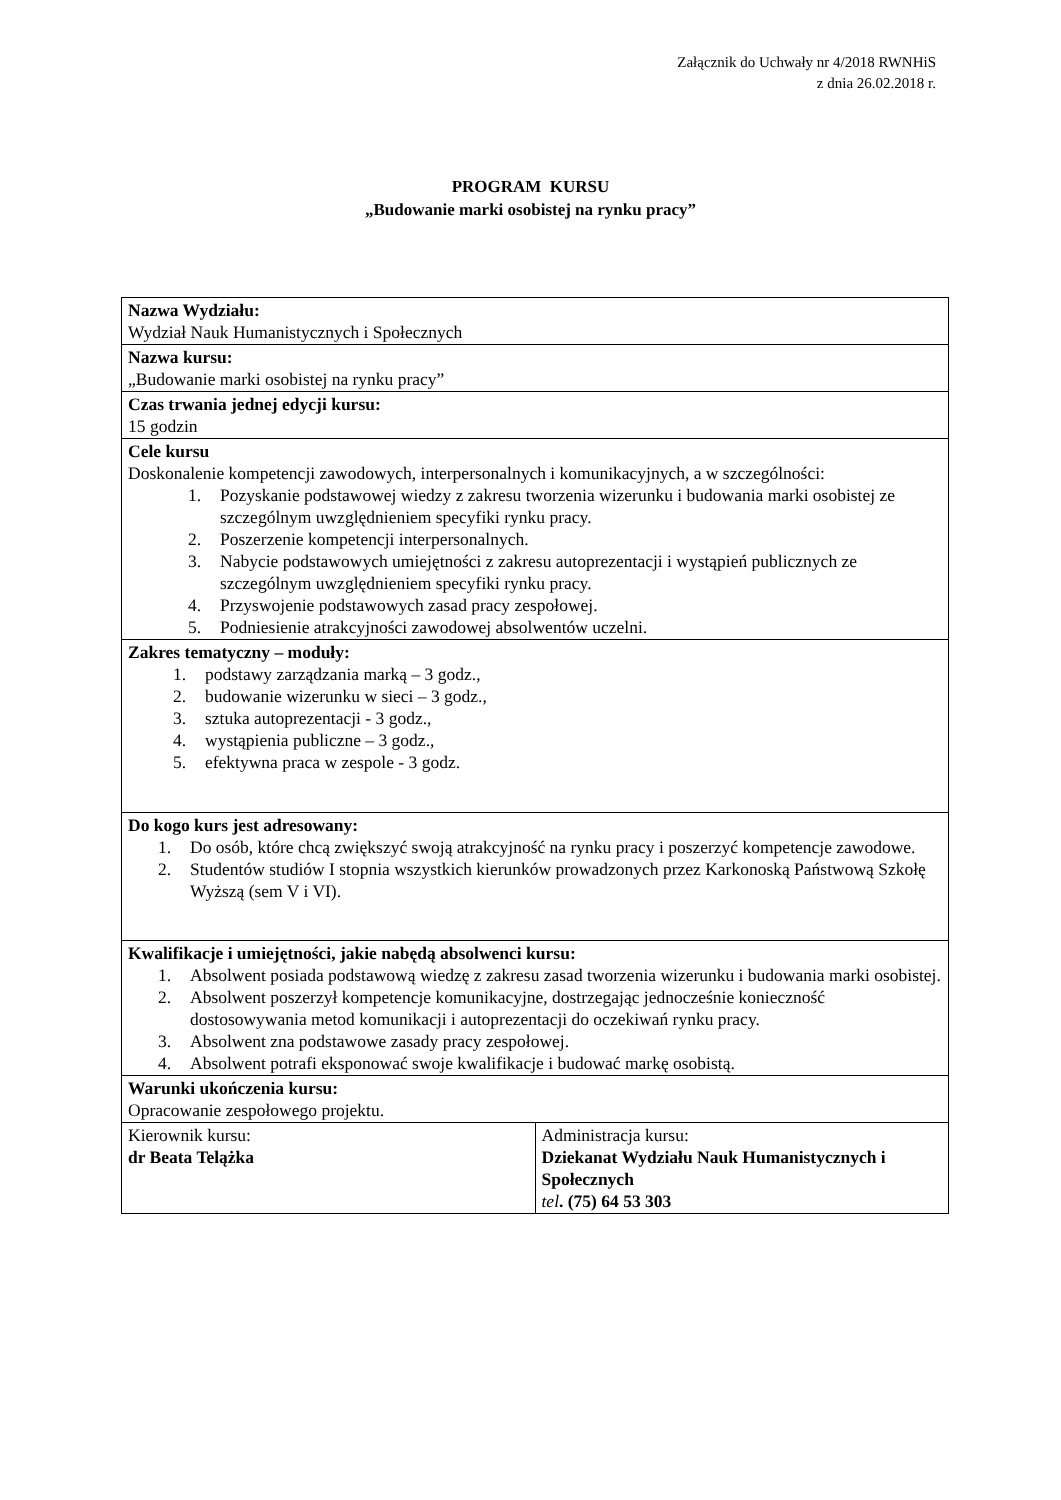Załącznik do Uchwały nr 4/2018 RWNHiS
z dnia 26.02.2018 r.
PROGRAM KURSU
„Budowanie marki osobistej na rynku pracy”
| Nazwa Wydziału: Wydział Nauk Humanistycznych i Społecznych | |
| Nazwa kursu: „Budowanie marki osobistej na rynku pracy” | |
| Czas trwania jednej edycji kursu: 15 godzin | |
| Cele kursu Doskonalenie kompetencji zawodowych, interpersonalnych i komunikacyjnych, a w szczególności: 1. Pozyskanie podstawowej wiedzy z zakresu tworzenia wizerunku i budowania marki osobistej ze szczególnym uwzględnieniem specyfiki rynku pracy. 2. Poszerzenie kompetencji interpersonalnych. 3. Nabycie podstawowych umiejętności z zakresu autoprezentacji i wystąpień publicznych ze szczególnym uwzględnieniem specyfiki rynku pracy. 4. Przyswojenie podstawowych zasad pracy zespołowej. 5. Podniesienie atrakcyjności zawodowej absolwentów uczelni. | |
| Zakres tematyczny – moduły: 1. podstawy zarządzania marką – 3 godz., 2. budowanie wizerunku w sieci – 3 godz., 3. sztuka autoprezentacji - 3 godz., 4. wystąpienia publiczne – 3 godz., 5. efektywna praca w zespole - 3 godz. | |
| Do kogo kurs jest adresowany: 1. Do osób, które chcą zwiększyć swoją atrakcyjność na rynku pracy i poszerzyć kompetencje zawodowe. 2. Studentów studiów I stopnia wszystkich kierunków prowadzonych przez Karkonoską Państwową Szkołę Wyższą (sem V i VI). | |
| Kwalifikacje i umiejętności, jakie nabędą absolwenci kursu: 1. Absolwent posiada podstawową wiedzę z zakresu zasad tworzenia wizerunku i budowania marki osobistej. 2. Absolwent poszerzył kompetencje komunikacyjne, dostrzegając jednocześnie konieczność dostosowywania metod komunikacji i autoprezentacji do oczekiwań rynku pracy. 3. Absolwent zna podstawowe zasady pracy zespołowej. 4. Absolwent potrafi eksponować swoje kwalifikacje i budować markę osobistą. | |
| Warunki ukończenia kursu: Opracowanie zespołowego projektu. | |
| Kierownik kursu: dr Beata Telążka | Administracja kursu: Dziekanat Wydziału Nauk Humanistycznych i Społecznych tel . (75) 64 53 303 |